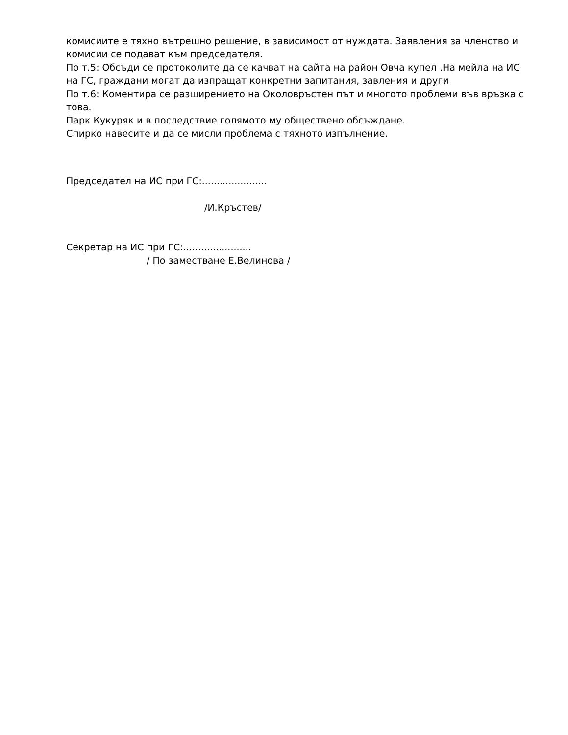комисиите е тяхно вътрешно решение, в зависимост от нуждата. Заявления за членство и комисии се подават към председателя.
По т.5: Обсъди се протоколите да се качват на сайта на район Овча купел .На мейла на ИС на ГС, граждани могат да изпращат конкретни запитания, завления и други
По т.6: Коментира се разширението на Околовръстен път и многото проблеми във връзка с това.
Парк Кукуряк и в последствие голямото му обществено обсъждане.
Спирко навесите и да се мисли проблема с тяхното изпълнение.
Председател на ИС при ГС:......................
/И.Кръстев/
Секретар на ИС при ГС:.......................
/ По заместване Е.Велинова /